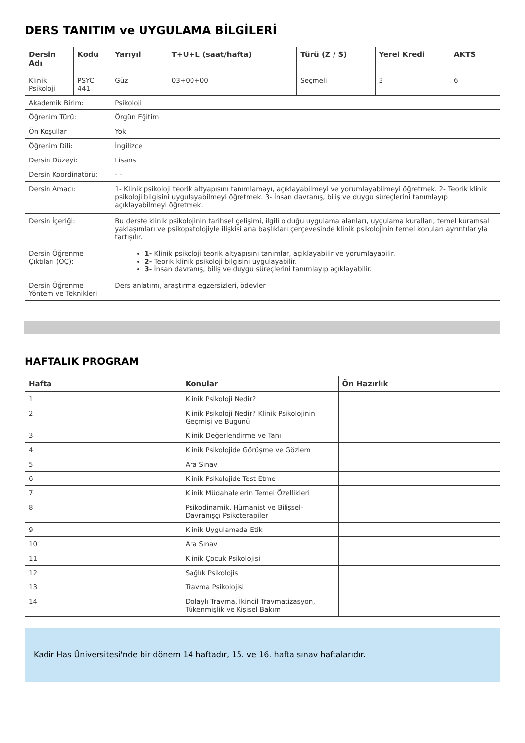DERS TANITIM ve UYGULAMA BİLGİLERİ
| Dersin Adı | Kodu | Yarıyıl | T+U+L (saat/hafta) | Türü (Z / S) | Yerel Kredi | AKTS |
| --- | --- | --- | --- | --- | --- | --- |
| Klinik Psikoloji | PSYC 441 | Güz | 03+00+00 | Seçmeli | 3 | 6 |
| Akademik Birim: | | Psikoloji | | | | |
| Öğrenim Türü: | | Örgün Eğitim | | | | |
| Ön Koşullar | | Yok | | | | |
| Öğrenim Dili: | | İngilizce | | | | |
| Dersin Düzeyi: | | Lisans | | | | |
| Dersin Koordinatörü: | | - - | | | | |
| Dersin Amacı: | | 1- Klinik psikoloji teorik altyapısını tanımlamayı, açıklayabilmeyi ve yorumlayabilmeyi öğretmek. 2- Teorik klinik psikoloji bilgisini uygulayabilmeyi öğretmek. 3- İnsan davranış, biliş ve duygu süreçlerini tanımlayıp açıklayabilmeyi öğretmek. | | | | |
| Dersin İçeriği: | | Bu derste klinik psikolojinin tarihsel gelişimi, ilgili olduğu uygulama alanları, uygulama kuralları, temel kuramsal yaklaşımları ve psikopatolojiyle ilişkisi ana başlıkları çerçevesinde klinik psikolojinin temel konuları ayrıntılarıyla tartışılır. | | | | |
| Dersin Öğrenme Çıktıları (ÖÇ): | | 1- Klinik psikoloji teorik altyapısını tanımlar, açıklayabilir ve yorumlayabilir. 2- Teorik klinik psikoloji bilgisini uygulayabilir. 3- İnsan davranış, biliş ve duygu süreçlerini tanımlayıp açıklayabilir. | | | | |
| Dersin Öğrenme Yöntem ve Teknikleri | | Ders anlatımı, araştırma egzersizleri, ödevler | | | | |
HAFTALIK PROGRAM
| Hafta | Konular | Ön Hazırlık |
| --- | --- | --- |
| 1 | Klinik Psikoloji Nedir? | |
| 2 | Klinik Psikoloji Nedir? Klinik Psikolojinin Geçmişi ve Bugünü | |
| 3 | Klinik Değerlendirme ve Tanı | |
| 4 | Klinik Psikolojide Görüşme ve Gözlem | |
| 5 | Ara Sınav | |
| 6 | Klinik Psikolojide Test Etme | |
| 7 | Klinik Müdahalelerin Temel Özellikleri | |
| 8 | Psikodinamik, Hümanist ve Bilişsel-Davranışçı Psikoterapiler | |
| 9 | Klinik Uygulamada Etik | |
| 10 | Ara Sınav | |
| 11 | Klinik Çocuk Psikolojisi | |
| 12 | Sağlık Psikolojisi | |
| 13 | Travma Psikolojisi | |
| 14 | Dolaylı Travma, İkincil Travmatizasyon, Tükenmişlik ve Kişisel Bakım | |
Kadir Has Üniversitesi'nde bir dönem 14 haftadır, 15. ve 16. hafta sınav haftalarıdır.